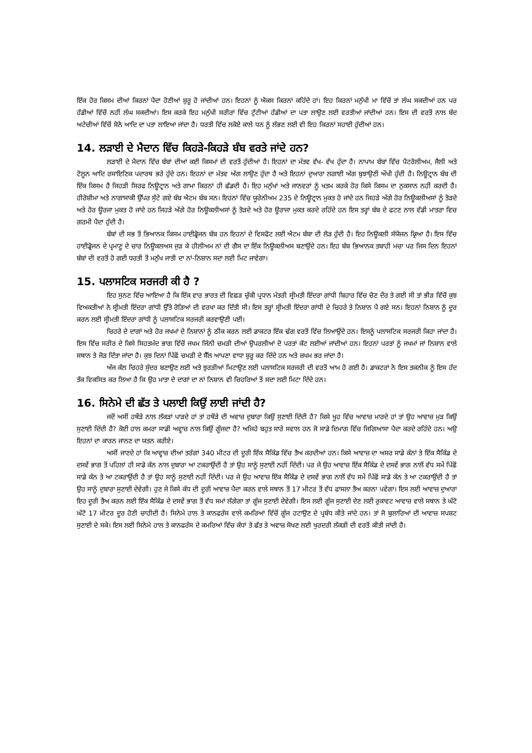ਇੱਕ ਹੋਰ ਕਿਸਮ ਦੀਆਂ ਕਿਰਨਾਂ ਪੈਦਾ ਹੋਣੀਆਂ ਸ਼ੁਰੂ ਹੋ ਜਾਂਦੀਆਂ ਹਨ। ਇਹਨਾਂ ਨੂੰ ਐਕਸ ਕਿਰਨਾਂ ਕਹਿੰਦੇ ਹਾਂ। ਇਹ ਕਿਰਨਾਂ ਮਨੁੱਖੀ ਮਾ ਵਿੱਚੋਂ ਤਾਂ ਲੰਘ ਸਕਦੀਆਂ ਹਨ ਪਰ ਹੱਡੀਆਂ ਵਿੱਚੋਂ ਨਹੀਂ ਲੰਘ ਸਕਦੀਆਂ। ਇਸ ਕਰਕੇ ਇਹ ਮਨੁੱਖੀ ਸਰੀਰਾਂ ਵਿੱਚ ਟੁੱਟੀਆਂ ਹੱਡੀਆਂ ਦਾ ਪਤਾ ਲਾਉਣ ਲਈ ਵਰਤੀਆਂ ਜਾਂਦੀਆਂ ਹਨ। ਇਸ ਦੀ ਵਰਤੋਂ ਨਾਲ ਬੰਦ ਅਟੇਚੀਆਂ ਵਿੱਚੋਂ ਸੋਨੇ ਆਦਿ ਦਾ ਪਤਾ ਲਾਇਆ ਜਾਂਦਾ ਹੈ। ਧਰਤੀ ਵਿੱਚ ਲਕੋਏ ਕਾਲੇ ਧਨ ਨੂੰ ਲੱਭਣ ਲਈ ਵੀ ਇਹ ਕਿਰਨਾਂ ਸਹਾਈ ਹੁੰਦੀਆਂ ਹਨ।
14. ਲੜਾਈ ਦੇ ਮੈਦਾਨ ਵਿੱਚ ਕਿਹੜੇ-ਕਿਹੜੇ ਬੰਬ ਵਰਤੇ ਜਾਂਦੇ ਹਨ?
ਲੜਾਈ ਦੇ ਮੈਦਾਨ ਵਿੱਚ ਬੰਬਾਂ ਦੀਆਂ ਕਈ ਕਿਸਮਾਂ ਦੀ ਵਰਤੋਂ ਹੁੰਦੀਆਂ ਹੈ। ਇਹਨਾਂ ਦਾ ਮੰਤਵ ਵੱਖ- ਵੱਖ ਹੁੰਦਾ ਹੈ। ਨਾਪਾਮ ਬੰਬਾਂ ਵਿੱਚ ਪੈਟਰੋਲੀਅਮ, ਜੈਲੀ ਅਤੇ ਟੋਲੂਨ ਆਦਿ ਰਸਾਇਣਿਕ ਪਦਾਰਥ ਭਰੇ ਹੁੰਦੇ ਹਨ। ਇਹਨਾਂ ਦਾ ਮੰਤਵ ਅੱਗ ਲਾਉਣ ਹੁੰਦਾ ਹੈ ਅਤੇ ਇਹਨਾਂ ਦੁਆਰਾ ਲਗਾਈ ਅੱਗ ਬੁਝਾਉਣੀ ਔਖੀ ਹੁੰਦੀ ਹੈ। ਨਿਊਟ੍ਰਾਨ ਬੰਬ ਦੀ ਇੱਕ ਕਿਸਮ ਹੈ ਜਿਹੜੀ ਸਿਰਫ ਨਿਊਟ੍ਰਾਨ ਅਤੇ ਗਾਮਾ ਕਿਰਨਾਂ ਹੀ ਛੱਡਦੀ ਹੈ। ਇਹ ਮਨੁੱਖਾਂ ਅਤੇ ਜਾਨਵਰਾਂ ਨੂੰ ਖਤਮ ਕਰਕੇ ਹੋਰ ਕਿਸੇ ਕਿਸਮ ਦਾ ਨੁਕਸਾਨ ਨਹੀਂ ਕਰਦੀ ਹੈ। ਹੀਰੋਸ਼ੀਮਾ ਅਤੇ ਨਾਗਾਸਾਕੀ ਉੱਪਰ ਸੁੱਟੇ ਗਏ ਬੰਬ ਐਟਮ ਬੰਬ ਸਨ। ਇਹਨਾਂ ਵਿੱਚ ਯੂਰੇਨੀਅਮ 235 ਦੇ ਨਿਊਟ੍ਰਾਨ ਮੁਕਤ ਹੋ ਜਾਂਦੇ ਹਨ ਜਿਹੜੇ ਅੱਗੇ ਹੋਰ ਨਿਊਕਲੀਅਸਾਂ ਨੂੰ ਤੋੜਦੇ ਅਤੇ ਹੋਰ ਊਰਜਾ ਮੁਕਤ ਹੋ ਜਾਂਦੇ ਹਨ ਜਿਹੜੇ ਅੱਗੇ ਹੋਰ ਨਿਊਕਲੀਅਸਾਂ ਨੂੰ ਤੋੜਦੇ ਅਤੇ ਹੋਰ ਊਰਾਜਾ ਮੁਕਤ ਕਰਦੇ ਰਹਿੰਦੇ ਹਨ ਇਸ ਤਰ੍ਹਾਂ ਬੰਬ ਦੇ ਫਟਣ ਨਾਲ ਵੱਡੀ ਮਾਤਰਾ ਵਿਚ ਗਰਮੀ ਪੈਦਾ ਹੁੰਦੀ ਹੈ।
ਬੰਬਾਂ ਦੀ ਸਭ ਤੋਂ ਭਿਆਨਕ ਕਿਸਮ ਹਾਈਡ੍ਰੋਜਨ ਬੰਬ ਹਨ ਇਹਨਾਂ ਦੇ ਵਿਸਫੋਟ ਲਈ ਐਟਮ ਬੰਬਾ ਦੀ ਲੋੜ ਹੁੰਦੀ ਹੈ। ਇਹ ਨਿਊਕਲੀ ਸੰਯੋਜਨ ਕ੍ਰਿਆ ਹੈ। ਇਸ ਵਿੱਚ ਹਾਈਡ੍ਰੋਜਨ ਦੇ ਪ੍ਰਮਾਣੂ ਦੇ ਚਾਰ ਨਿਊਕਲਅਸ ਜੁੜ ਕੇ ਹੀਲੀਅਮ ਨਾਂ ਦੀ ਗੈਸ ਦਾ ਇੱਕ ਨਿਊਕਲੀਅਸ ਬਣਾਉਂਦੇ ਹਨ। ਇਹ ਬੰਬ ਭਿਆਨਕ ਤਬਾਹੀ ਮਚਾ ਪਰ ਜਿਸ ਦਿਨ ਇਹਨਾਂ ਬੰਬਾਂ ਦੀ ਵਰਤੋਂ ਹੋ ਗਈ ਧਰਤੀ ਤੋਂ ਮਨੁੱਖ ਜਾਤੀ ਦਾ ਨਾਂ-ਨਿਸ਼ਾਨ ਸਦਾ ਲਈ ਮਿਟ ਜਾਵੇਗਾ।
15. ਪਲਾਸਟਿਕ ਸਰਜਰੀ ਕੀ ਹੈ ?
ਇਹ ਸੁਨਣ ਵਿੱਚ ਆਇਆ ਹੈ ਕਿ ਇੱਕ ਵਾਰ ਭਾਰਤ ਦੀ ਵਿਛੜ ਚੁੱਕੀ ਪ੍ਰਧਾਨ ਮੰਤਰੀ ਸ੍ਰੀਮਤੀ ਇੰਦਰਾ ਗਾਂਧੀ ਬਿਹਾਰ ਵਿੱਚ ਚੋਣ ਦੌਰ ਤੇ ਗਈ ਸੀ ਤਾਂ ਭੀੜ ਵਿੱਚੋਂ ਕੁਝ ਵਿਅਕਤੀਆਂ ਨੇ ਸ੍ਰੀਮਤੀ ਇੰਦਰਾ ਗਾਂਧੀ ਉੱਤੇ ਰੋੜਿਆਂ ਦੀ ਵਰਖਾ ਕਰ ਦਿੱਤੀ ਸੀ। ਇਸ ਤਰ੍ਹਾਂ ਸ੍ਰੀਮਤੀ ਇੰਦਰਾ ਗਾਂਧੀ ਦੇ ਚਿਹਰੇ ਤੇ ਨਿਸ਼ਾਨ ਪੈ ਗਏ ਸਨ। ਇਹਨਾਂ ਨਿਸ਼ਾਨ ਨੂੰ ਦੂਰ ਕਰਨ ਲਈ ਸ੍ਰੀਮਤੀ ਇੰਦਰਾ ਗਾਂਧੀ ਨੂੰ ਪਲਾਸਟਿਕ ਸਰਜਰੀ ਕਰਵਾਉਣੀ ਪਈ।
ਚਿਹਰੇ ਦੇ ਦਾਗਾਂ ਅਤੇ ਹੋਰ ਜਖਮਾਂ ਦੇ ਨਿਸ਼ਾਨਾਂ ਨੂੰ ਠੀਕ ਕਰਨ ਲਈ ਡਾਕਟਰ ਇੱਕ ਢੰਗ ਵਰਤੋਂ ਵਿੱਚ ਲਿਆਉਂਦੇ ਹਨ। ਇਸਨੂੰ ਪਲਾਸਟਿਕ ਸਰਜਰੀ ਕਿਹਾ ਜਾਂਦਾ ਹੈ। ਇਸ ਵਿੱਚ ਸਰੀਰ ਦੇ ਕਿਸੇ ਸਿਹਤਮੰਦ ਭਾਗ ਵਿੱਚੋਂ ਜਖਮ ਜਿੰਨੀ ਚਮੜੀ ਦੀਆਂ ਉਪਰਲੀਆਂ ਦੋ ਪਰਤਾਂ ਕੱਟ ਲਈਆਂ ਜਾਂਦੀਆਂ ਹਨ। ਇਹਨਾਂ ਪਰਤਾਂ ਨੂੰ ਜਖਮਾਂ ਜਾਂ ਨਿਸ਼ਾਨ ਵਾਲੇ ਸਥਾਨ ਤੇ ਜੋੜ ਦਿੱਤਾ ਜਾਂਦਾ ਹੈ। ਕੁਝ ਦਿਨਾਂ ਪਿੱਛੋਂ ਚਮੜੀ ਦੇ ਸੈੱਲ ਆਪਣਾ ਵਾਧਾ ਸ਼ੁਰੂ ਕਰ ਦਿੰਦੇ ਹਨ ਅਤੇ ਜ਼ਖਮ ਭਰ ਜਾਂਦਾ ਹੈ।
ਅੱਜ ਕੱਲ ਚਿਹਰੇ ਸੁੰਦਰ ਬਣਾਉਣ ਲਈ ਅਤੇ ਝੁਰੜੀਆਂ ਮਿਟਾਉਣ ਲਈ ਪਲਾਸਟਿਕ ਸਰਜਰੀ ਦੀ ਵਰਤੋਂ ਆਮ ਹੋ ਗਈ ਹੈ। ਡਾਕਟਰਾਂ ਨੇ ਇਸ ਤਕਨੀਕ ਨੂੰ ਇਸ ਹੱਦ ਤੱਕ ਵਿਕਸਿਤ ਕਰ ਲਿਆ ਹੈ ਕਿ ਉਹ ਮਾਤਾ ਦੇ ਦਾਗਾਂ ਦਾ ਨਾਂ ਨਿਸ਼ਾਨ ਵੀ ਚਿਹਰਿਆਂ ਤੋਂ ਸਦਾ ਲਈ ਮਿਟਾ ਦਿੰਦੇ ਹਨ।
16. ਸਿਨੇਮੇ ਦੀ ਛੱਤ ਤੇ ਪਲਾਈ ਕਿਉਂ ਲਾਈ ਜਾਂਦੀ ਹੈ?
ਜਦੋਂ ਅਸੀਂ ਹਥੌੜੇ ਨਾਲ ਲੱਕੜਾਂ ਪਾੜਦੇ ਹਾਂ ਤਾਂ ਹਥੌੜੇ ਦੀ ਅਵਾਜ਼ ਦੁਬਾਰਾ ਕਿਉਂ ਸੁਣਾਈ ਦਿੰਦੀ ਹੈ? ਕਿਸੇ ਖੂਹ ਵਿੱਚ ਆਵਾਜ਼ ਮਾਰਦੇ ਹਾਂ ਤਾਂ ਉਹ ਆਵਾਜ਼ ਮੁੜ ਕਿਉਂ ਸੁਣਾਈ ਦਿੰਦੀ ਹੈ? ਕੋਈ ਹਾਲ ਕਮਰਾ ਸਾਡੀ ਅਵ੍ਹਾਜ਼ ਨਾਲ ਕਿਉਂ ਗੂੰਜਦਾ ਹੈ? ਅਜਿਹੇ ਬਹੁਤ ਸਾਰੇ ਸਵਾਲ ਹਨ ਜੋ ਸਾਡੇ ਦਿਮਾਗ ਵਿੱਚ ਜਿਗਿਆਸਾ ਪੈਦਾ ਕਰਦੇ ਰਹਿੰਦੇ ਹਨ। ਅਉ ਇਹਨਾਂ ਦਾ ਕਾਰਨ ਜਾਨਣ ਦਾ ਯਤਨ ਕਰੀਏ।
ਅਸੀਂ ਜਾਣਦੇ ਹਾਂ ਕਿ ਆਵ੍ਹਾਜ਼ ਦੀਆਂ ਤਰੰਗਾਂ 340 ਮੀਟਰ ਦੀ ਦੂਰੀ ਇੱਕ ਸੈਕਿੰਡ ਵਿੱਚ ਤੈਅ ਕਰਦੀਆਂ ਹਨ। ਕਿਸੇ ਆਵਾਜ਼ ਦਾ ਅਸਰ ਸਾਡੇ ਕੰਨਾਂ ਤੇ ਇੱਕ ਸੈਕਿੰਡ ਦੇ ਦਸਵੇਂ ਭਾਗ ਤੋਂ ਪਹਿਲਾਂ ਹੀ ਸਾਡੇ ਕੰਨ ਨਾਲ ਦੁਬਾਰਾ ਆ ਟਕਰਾਉਂਦੀ ਹੈ ਤਾਂ ਉਹ ਸਾਨੂੰ ਸੁਣਾਈ ਨਹੀਂ ਦਿੰਦੀ। ਪਰ ਜੇ ਉਹ ਆਵਾਜ਼ ਇੱਕ ਸੈਕਿੰਡ ਦੇ ਦਸਵੇਂ ਭਾਗ ਨਾਲੋਂ ਵੱਧ ਸਮੇਂ ਪਿੱਛੋਂ ਸਾਡੇ ਕੰਨ ਤੇ ਆ ਟਕਰਾਉਂਦੀ ਹੈ ਤਾਂ ਉਹ ਸਾਨੂੰ ਸੁਣਾਈ ਨਹੀਂ ਦਿੰਦੀ। ਪਰ ਜੇ ਉਹ ਆਵਾਜ਼ ਇੱਕ ਸੈਕਿੰਡ ਦੇ ਦਸਵੇਂ ਭਾਗ ਨਾਲੋਂ ਵੱਧ ਸਮੇਂ ਪਿੱਛੋਂ ਸਾਡੇ ਕੰਨ ਤੇ ਆ ਟਕਰਾਉਂਦੀ ਹੈ ਤਾਂ ਉਹ ਸਾਨੂੰ ਦੁਬਾਰਾ ਸੁਣਾਈ ਦੇਵੇਗੀ। ਹੁਣ ਜੇ ਕਿਸੇ ਕੰਧ ਦੀ ਦੂਰੀ ਆਵਾਜ਼ ਪੈਦਾ ਕਰਨ ਵਾਲੇ ਸਥਾਨ ਤੋਂ 17 ਮੀਟਰ ਤੋਂ ਵੱਧ ਫਾਸਲਾ ਤੈਅ ਕਰਨਾ ਪਵੇਗਾ। ਇਸ ਲਈ ਆਵਾਜ਼ ਦੁਆਰਾ ਇਹ ਦੂਰੀ ਤੈਅ ਕਰਨ ਲਈ ਇੱਕ ਸੈਕਿੰਡ ਦੇ ਦਸਵੇਂ ਭਾਗ ਤੋਂ ਵੱਧ ਸਮਾਂ ਲੱਗੇਗਾ ਤਾਂ ਗੂੰਜ ਸੁਣਾਈ ਦੇਵੇਗੀ। ਇਸ ਲਈ ਗੂੰਜ ਸੁਣਾਈ ਦੇਣ ਲਈ ਰੁਕਾਵਟ ਆਵਾਜ਼ ਵਾਲੇ ਸਥਾਨ ਤੇ ਘੱਟੋ ਘੱਟੋ 17 ਮੀਟਰ ਦੂਰ ਹੋਣੀ ਚਾਹੀਦੀ ਹੈ। ਸਿਨੇਮੇ ਹਾਲ ਤੇ ਕਾਨਫਰੰਸ ਵਾਲੇ ਕਮਰਿਆਂ ਵਿੱਚੋਂ ਗੂੰਜ ਹਟਾਉਣ ਦੇ ਪ੍ਰਬੰਧ ਕੀਤੇ ਜਾਂਦੇ ਹਨ। ਤਾਂ ਜੋ ਬੁਲਾਰਿਆਂ ਦੀ ਆਵਾਜ਼ ਸਪਸ਼ਟ ਸੁਣਾਈ ਦੇ ਸਕੇ। ਇਸ ਲਈ ਸਿਨੇਮੇ ਹਾਲ ਤੇ ਕਾਨਫਰੰਸ ਦੇ ਕਮਰਿਆਂ ਵਿੱਚ ਕੰਧਾਂ ਤੇ ਛੱਤ ਤੇ ਅਵਾਜ਼ ਸੋਖਣ ਲਈ ਖੁਰਦਰੀ ਲੱਕੜੀ ਦੀ ਵਰਤੋਂ ਕੀਤੀ ਜਾਂਦੀ ਹੈ।